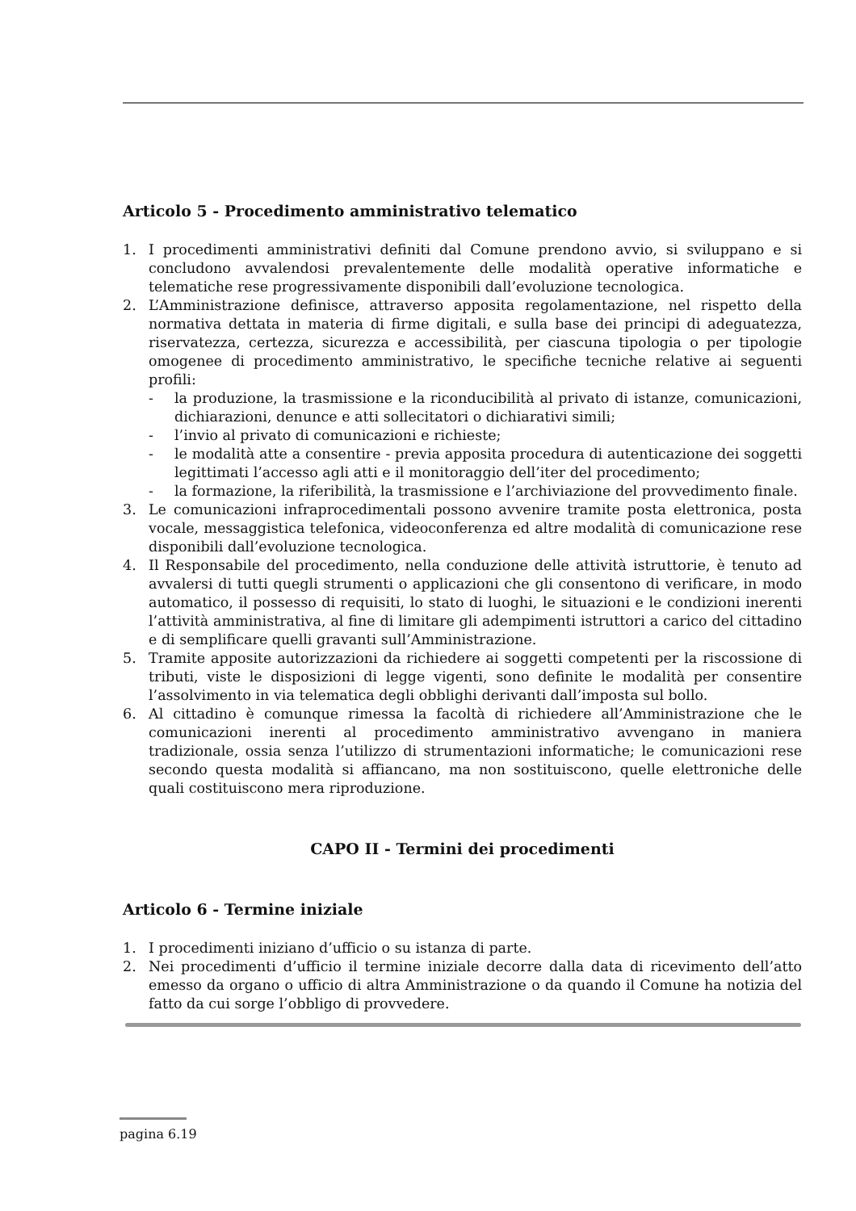Articolo 5 - Procedimento amministrativo telematico
1. I procedimenti amministrativi definiti dal Comune prendono avvio, si sviluppano e si concludono avvalendosi prevalentemente delle modalità operative informatiche e telematiche rese progressivamente disponibili dall’evoluzione tecnologica.
2. L’Amministrazione definisce, attraverso apposita regolamentazione, nel rispetto della normativa dettata in materia di firme digitali, e sulla base dei principi di adeguatezza, riservatezza, certezza, sicurezza e accessibilità, per ciascuna tipologia o per tipologie omogenee di procedimento amministrativo, le specifiche tecniche relative ai seguenti profili:
- la produzione, la trasmissione e la riconducibilità al privato di istanze, comunicazioni, dichiarazioni, denunce e atti sollecitatori o dichiarativi simili;
- l’invio al privato di comunicazioni e richieste;
- le modalità atte a consentire - previa apposita procedura di autenticazione dei soggetti legittimati l’accesso agli atti e il monitoraggio dell’iter del procedimento;
- la formazione, la riferibilità, la trasmissione e l’archiviazione del provvedimento finale.
3. Le comunicazioni infraprocedimentali possono avvenire tramite posta elettronica, posta vocale, messaggistica telefonica, videoconferenza ed altre modalità di comunicazione rese disponibili dall’evoluzione tecnologica.
4. Il Responsabile del procedimento, nella conduzione delle attività istruttorie, è tenuto ad avvalersi di tutti quegli strumenti o applicazioni che gli consentono di verificare, in modo automatico, il possesso di requisiti, lo stato di luoghi, le situazioni e le condizioni inerenti l’attività amministrativa, al fine di limitare gli adempimenti istruttori a carico del cittadino e di semplificare quelli gravanti sull’Amministrazione.
5. Tramite apposite autorizzazioni da richiedere ai soggetti competenti per la riscossione di tributi, viste le disposizioni di legge vigenti, sono definite le modalità per consentire l’assolvimento in via telematica degli obblighi derivanti dall’imposta sul bollo.
6. Al cittadino è comunque rimessa la facoltà di richiedere all’Amministrazione che le comunicazioni inerenti al procedimento amministrativo avvengano in maniera tradizionale, ossia senza l’utilizzo di strumentazioni informatiche; le comunicazioni rese secondo questa modalità si affiancano, ma non sostituiscono, quelle elettroniche delle quali costituiscono mera riproduzione.
CAPO II - Termini dei procedimenti
Articolo 6 - Termine iniziale
1. I procedimenti iniziano d’ufficio o su istanza di parte.
2. Nei procedimenti d’ufficio il termine iniziale decorre dalla data di ricevimento dell’atto emesso da organo o ufficio di altra Amministrazione o da quando il Comune ha notizia del fatto da cui sorge l’obbligo di provvedere.
pagina 6.19